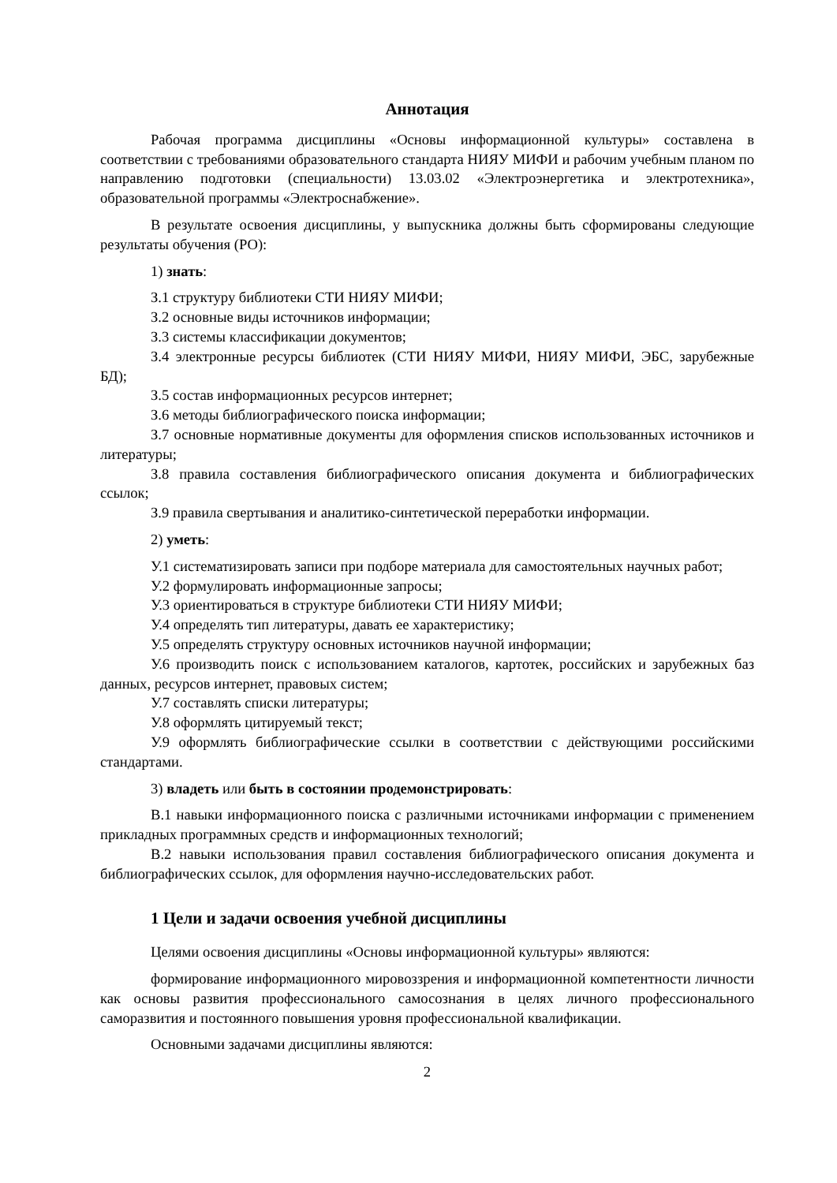Аннотация
Рабочая программа дисциплины «Основы информационной культуры» составлена в соответствии с требованиями образовательного стандарта НИЯУ МИФИ и рабочим учебным планом по направлению подготовки (специальности) 13.03.02 «Электроэнергетика и электротехника», образовательной программы «Электроснабжение».
В результате освоения дисциплины, у выпускника должны быть сформированы следующие результаты обучения (РО):
1) знать:
З.1 структуру библиотеки СТИ НИЯУ МИФИ;
З.2 основные виды источников информации;
З.3 системы классификации документов;
З.4 электронные ресурсы библиотек (СТИ НИЯУ МИФИ, НИЯУ МИФИ, ЭБС, зарубежные БД);
З.5 состав информационных ресурсов интернет;
З.6 методы библиографического поиска информации;
З.7 основные нормативные документы для оформления списков использованных источников и литературы;
З.8 правила составления библиографического описания документа и библиографических ссылок;
З.9 правила свертывания и аналитико-синтетической переработки информации.
2) уметь:
У.1 систематизировать записи при подборе материала для самостоятельных научных работ;
У.2 формулировать информационные запросы;
У.3 ориентироваться в структуре библиотеки СТИ НИЯУ МИФИ;
У.4 определять тип литературы, давать ее характеристику;
У.5 определять структуру основных источников научной информации;
У.6 производить поиск с использованием каталогов, картотек, российских и зарубежных баз данных, ресурсов интернет, правовых систем;
У.7 составлять списки литературы;
У.8 оформлять цитируемый текст;
У.9 оформлять библиографические ссылки в соответствии с действующими российскими стандартами.
3) владеть или быть в состоянии продемонстрировать:
В.1 навыки информационного поиска с различными источниками информации с применением прикладных программных средств и информационных технологий;
В.2 навыки использования правил составления библиографического описания документа и библиографических ссылок, для оформления научно-исследовательских работ.
1 Цели и задачи освоения учебной дисциплины
Целями освоения дисциплины «Основы информационной культуры» являются:
формирование информационного мировоззрения и информационной компетентности личности как основы развития профессионального самосознания в целях личного профессионального саморазвития и постоянного повышения уровня профессиональной квалификации.
Основными задачами дисциплины являются:
2